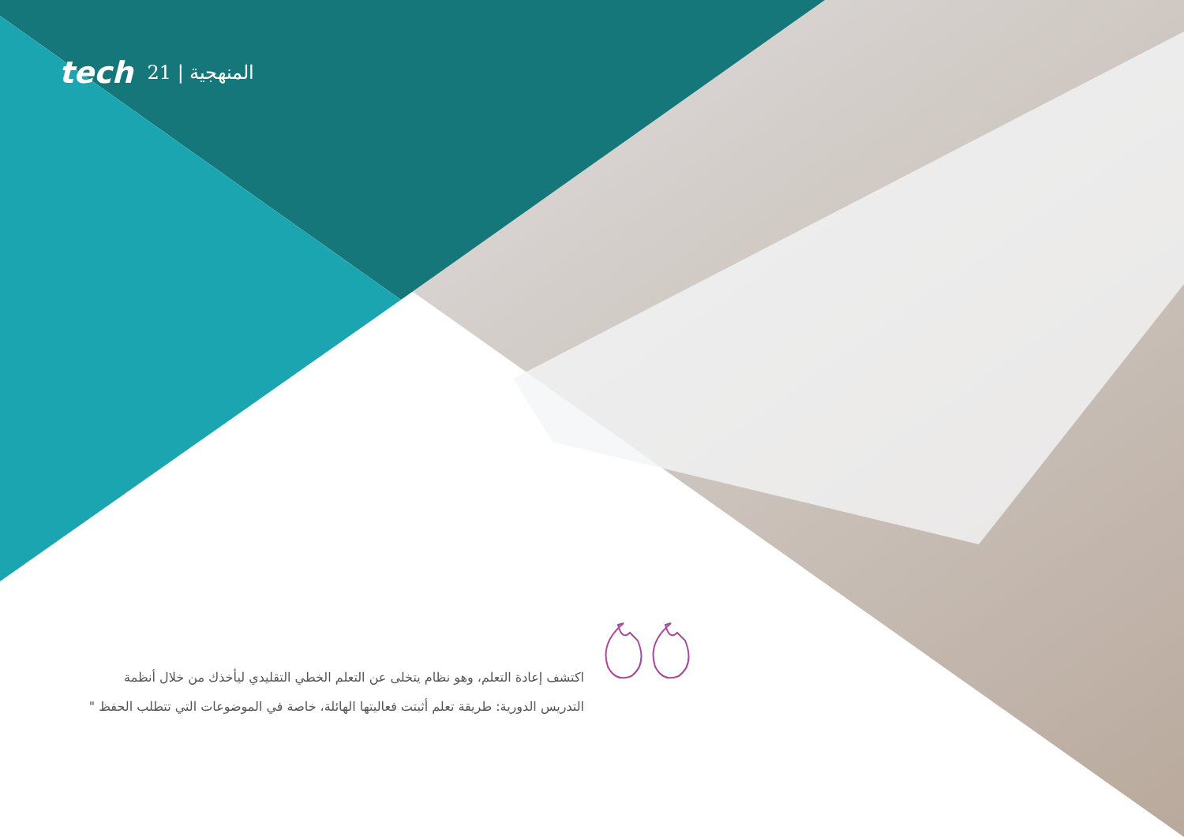tech 21 | المنهجية
اكتشف إعادة التعلم، وهو نظام يتخلى عن التعلم الخطي التقليدي ليأخذك من خلال أنظمة التدريس الدورية: طريقة تعلم أثبتت فعاليتها الهائلة، خاصة في الموضوعات التي تتطلب الحفظ "